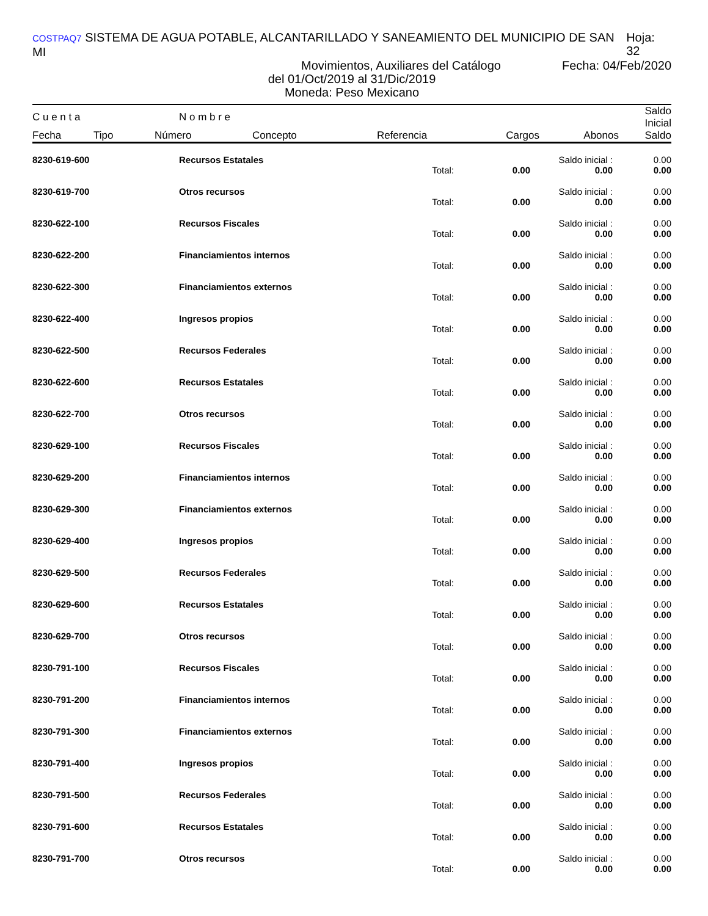COSTPAQ7 SISTEMA DE AGUA POTABLE, ALCANTARILLADO Y SANEAMIENTO DEL MUNICIPIO DE SAN MI Hoja: 32
Movimientos, Auxiliares del Catálogo Fecha: 04/Feb/2020
del 01/Oct/2019 al 31/Dic/2019
Moneda: Peso Mexicano
| C u e n t a | | N o m b r e | | | | | Saldo Inicial |
| --- | --- | --- | --- | --- | --- | --- | --- |
| Fecha | Tipo | Número | Concepto | Referencia | Cargos | Abonos | Saldo |
| 8230-619-600 | Recursos Estatales | | | Saldo inicial : | 0.00 |
| | | Total: | 0.00 | 0.00 | 0.00 |
| 8230-619-700 | Otros recursos | | | Saldo inicial : | 0.00 |
| | | Total: | 0.00 | 0.00 | 0.00 |
| 8230-622-100 | Recursos Fiscales | | | Saldo inicial : | 0.00 |
| | | Total: | 0.00 | 0.00 | 0.00 |
| 8230-622-200 | Financiamientos internos | | | Saldo inicial : | 0.00 |
| | | Total: | 0.00 | 0.00 | 0.00 |
| 8230-622-300 | Financiamientos externos | | | Saldo inicial : | 0.00 |
| | | Total: | 0.00 | 0.00 | 0.00 |
| 8230-622-400 | Ingresos propios | | | Saldo inicial : | 0.00 |
| | | Total: | 0.00 | 0.00 | 0.00 |
| 8230-622-500 | Recursos Federales | | | Saldo inicial : | 0.00 |
| | | Total: | 0.00 | 0.00 | 0.00 |
| 8230-622-600 | Recursos Estatales | | | Saldo inicial : | 0.00 |
| | | Total: | 0.00 | 0.00 | 0.00 |
| 8230-622-700 | Otros recursos | | | Saldo inicial : | 0.00 |
| | | Total: | 0.00 | 0.00 | 0.00 |
| 8230-629-100 | Recursos Fiscales | | | Saldo inicial : | 0.00 |
| | | Total: | 0.00 | 0.00 | 0.00 |
| 8230-629-200 | Financiamientos internos | | | Saldo inicial : | 0.00 |
| | | Total: | 0.00 | 0.00 | 0.00 |
| 8230-629-300 | Financiamientos externos | | | Saldo inicial : | 0.00 |
| | | Total: | 0.00 | 0.00 | 0.00 |
| 8230-629-400 | Ingresos propios | | | Saldo inicial : | 0.00 |
| | | Total: | 0.00 | 0.00 | 0.00 |
| 8230-629-500 | Recursos Federales | | | Saldo inicial : | 0.00 |
| | | Total: | 0.00 | 0.00 | 0.00 |
| 8230-629-600 | Recursos Estatales | | | Saldo inicial : | 0.00 |
| | | Total: | 0.00 | 0.00 | 0.00 |
| 8230-629-700 | Otros recursos | | | Saldo inicial : | 0.00 |
| | | Total: | 0.00 | 0.00 | 0.00 |
| 8230-791-100 | Recursos Fiscales | | | Saldo inicial : | 0.00 |
| | | Total: | 0.00 | 0.00 | 0.00 |
| 8230-791-200 | Financiamientos internos | | | Saldo inicial : | 0.00 |
| | | Total: | 0.00 | 0.00 | 0.00 |
| 8230-791-300 | Financiamientos externos | | | Saldo inicial : | 0.00 |
| | | Total: | 0.00 | 0.00 | 0.00 |
| 8230-791-400 | Ingresos propios | | | Saldo inicial : | 0.00 |
| | | Total: | 0.00 | 0.00 | 0.00 |
| 8230-791-500 | Recursos Federales | | | Saldo inicial : | 0.00 |
| | | Total: | 0.00 | 0.00 | 0.00 |
| 8230-791-600 | Recursos Estatales | | | Saldo inicial : | 0.00 |
| | | Total: | 0.00 | 0.00 | 0.00 |
| 8230-791-700 | Otros recursos | | | Saldo inicial : | 0.00 |
| | | Total: | 0.00 | 0.00 | 0.00 |